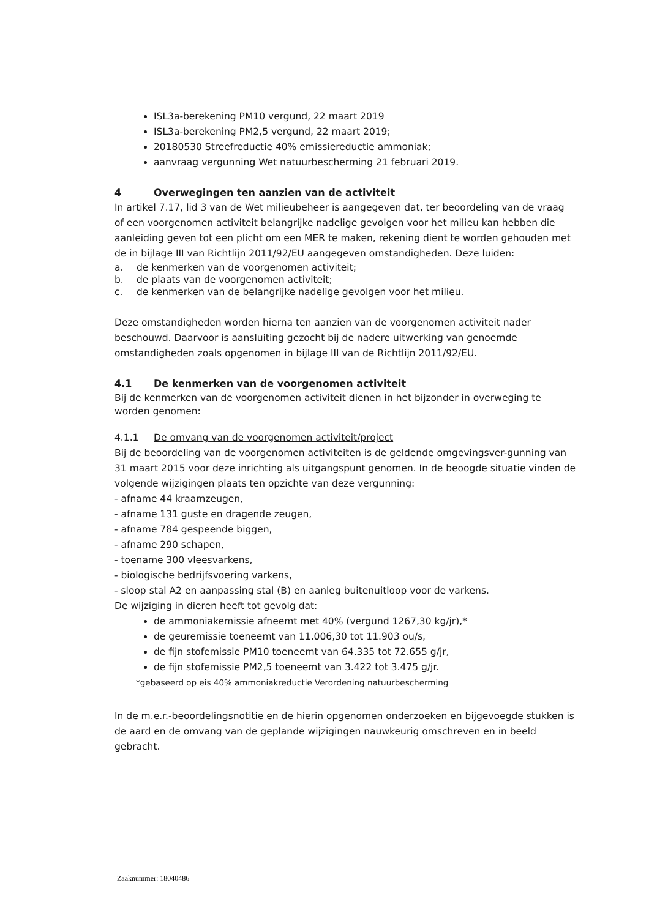ISL3a-berekening PM10 vergund, 22 maart 2019
ISL3a-berekening PM2,5 vergund, 22 maart 2019;
20180530 Streefreductie 40% emissiereductie ammoniak;
aanvraag vergunning Wet natuurbescherming 21 februari 2019.
4 Overwegingen ten aanzien van de activiteit
In artikel 7.17, lid 3 van de Wet milieubeheer is aangegeven dat, ter beoordeling van de vraag of een voorgenomen activiteit belangrijke nadelige gevolgen voor het milieu kan hebben die aanleiding geven tot een plicht om een MER te maken, rekening dient te worden gehouden met de in bijlage III van Richtlijn 2011/92/EU aangegeven omstandigheden. Deze luiden:
a. de kenmerken van de voorgenomen activiteit;
b. de plaats van de voorgenomen activiteit;
c. de kenmerken van de belangrijke nadelige gevolgen voor het milieu.
Deze omstandigheden worden hierna ten aanzien van de voorgenomen activiteit nader beschouwd. Daarvoor is aansluiting gezocht bij de nadere uitwerking van genoemde omstandigheden zoals opgenomen in bijlage III van de Richtlijn 2011/92/EU.
4.1 De kenmerken van de voorgenomen activiteit
Bij de kenmerken van de voorgenomen activiteit dienen in het bijzonder in overweging te worden genomen:
4.1.1 De omvang van de voorgenomen activiteit/project
Bij de beoordeling van de voorgenomen activiteiten is de geldende omgevingsver-gunning van 31 maart 2015 voor deze inrichting als uitgangspunt genomen. In de beoogde situatie vinden de volgende wijzigingen plaats ten opzichte van deze vergunning:
- afname 44 kraamzeugen,
- afname 131 guste en dragende zeugen,
- afname 784 gespeende biggen,
- afname 290 schapen,
- toename 300 vleesvarkens,
- biologische bedrijfsvoering varkens,
- sloop stal A2 en aanpassing stal (B) en aanleg buitenuitloop voor de varkens.
De wijziging in dieren heeft tot gevolg dat:
de ammoniakemissie afneemt met 40% (vergund 1267,30 kg/jr),*
de geuremissie toeneemt van 11.006,30 tot 11.903 ou/s,
de fijn stofemissie PM10 toeneemt van 64.335 tot 72.655 g/jr,
de fijn stofemissie PM2,5 toeneemt van 3.422 tot 3.475 g/jr.
*gebaseerd op eis 40% ammoniakreductie Verordening natuurbescherming
In de m.e.r.-beoordelingsnotitie en de hierin opgenomen onderzoeken en bijgevoegde stukken is de aard en de omvang van de geplande wijzigingen nauwkeurig omschreven en in beeld gebracht.
Zaaknummer: 18040486